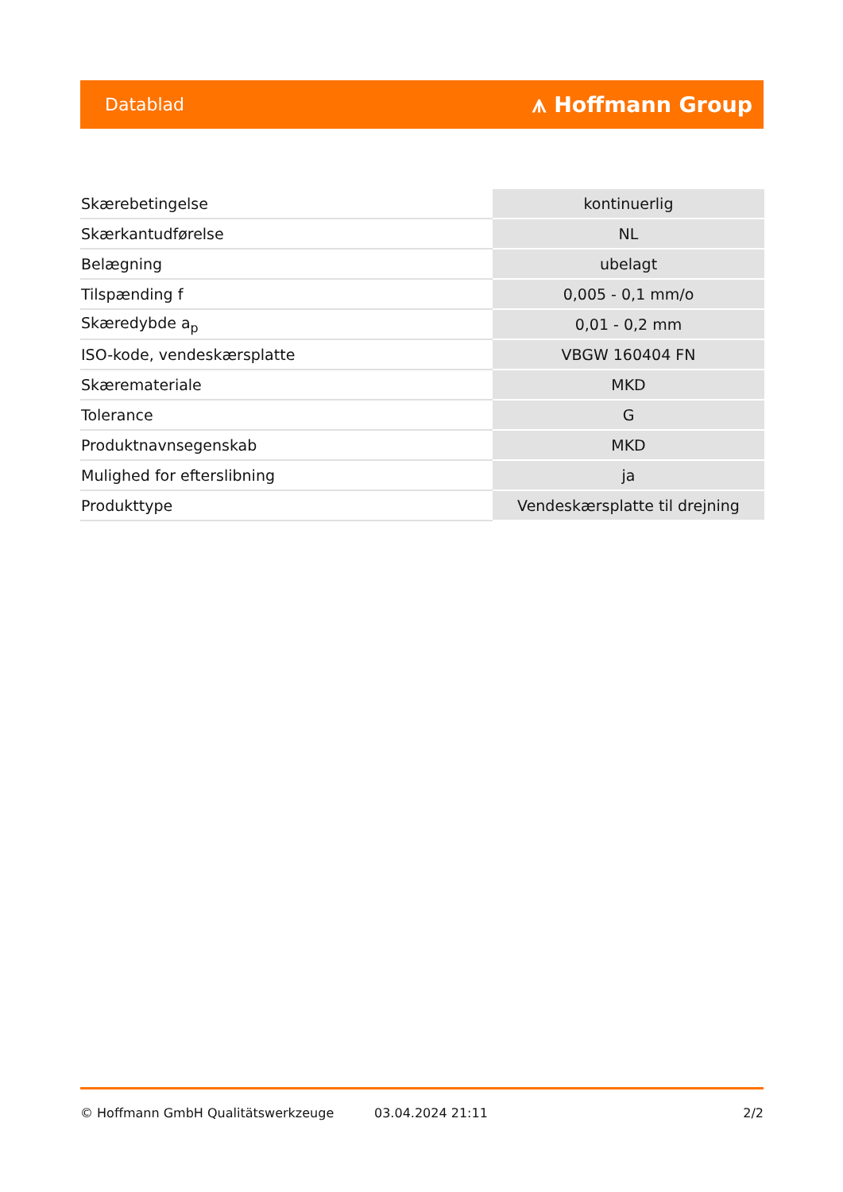Datablad ⩚ Hoffmann Group
| Skærebetingelse | kontinuerlig |
| Skærkantudførelse | NL |
| Belægning | ubelagt |
| Tilspænding f | 0,005 - 0,1 mm/o |
| Skæredybde a<sub>p</sub> | 0,01 - 0,2 mm |
| ISO-kode, vendeskærsplatte | VBGW 160404 FN |
| Skæremateriale | MKD |
| Tolerance | G |
| Produktnavnsegenskab | MKD |
| Mulighed for efterslibning | ja |
| Produkttype | Vendeskærsplatte til drejning |
© Hoffmann GmbH Qualitätswerkzeuge 03.04.2024 21:11 2/2